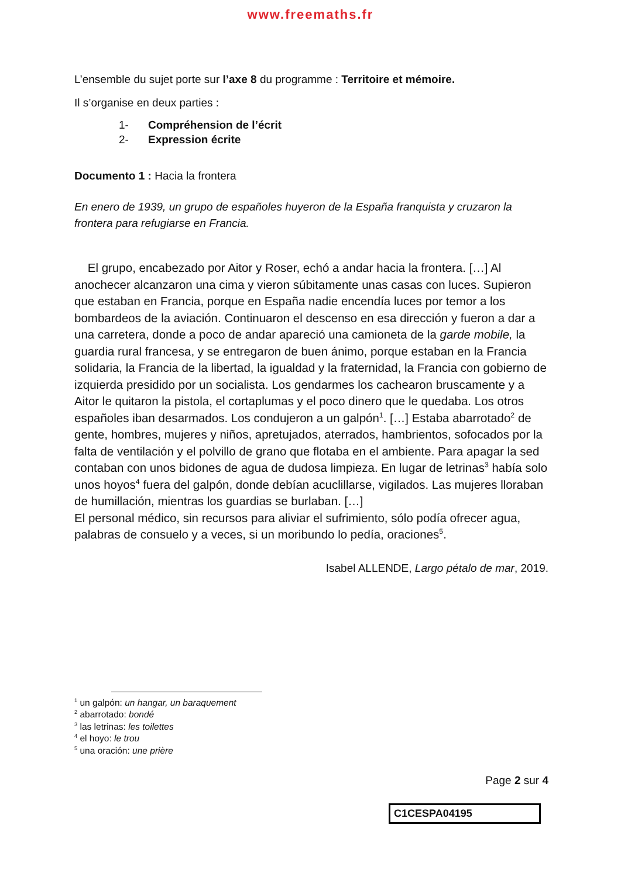www.freemaths.fr
L’ensemble du sujet porte sur l’axe 8 du programme : Territoire et mémoire.
Il s’organise en deux parties :
1- Compréhension de l’écrit
2- Expression écrite
Documento 1 : Hacia la frontera
En enero de 1939, un grupo de españoles huyeron de la España franquista y cruzaron la frontera para refugiarse en Francia.
El grupo, encabezado por Aitor y Roser, echó a andar hacia la frontera. […] Al anochecer alcanzaron una cima y vieron súbitamente unas casas con luces. Supieron que estaban en Francia, porque en España nadie encendía luces por temor a los bombardeos de la aviación. Continuaron el descenso en esa dirección y fueron a dar a una carretera, donde a poco de andar apareció una camioneta de la garde mobile, la guardia rural francesa, y se entregaron de buen ánimo, porque estaban en la Francia solidaria, la Francia de la libertad, la igualdad y la fraternidad, la Francia con gobierno de izquierda presidido por un socialista. Los gendarmes los cachearon bruscamente y a Aitor le quitaron la pistola, el cortaplumas y el poco dinero que le quedaba. Los otros españoles iban desarmados. Los condujeron a un galpón<sup>1</sup>. […] Estaba abarrotado<sup>2</sup> de gente, hombres, mujeres y niños, apretujados, aterrados, hambrientos, sofocados por la falta de ventilación y el polvillo de grano que flotaba en el ambiente. Para apagar la sed contaban con unos bidones de agua de dudosa limpieza. En lugar de letrinas<sup>3</sup> había solo unos hoyos<sup>4</sup> fuera del galpón, donde debían acuclillarse, vigilados. Las mujeres lloraban de humillación, mientras los guardias se burlaban. […]
El personal médico, sin recursos para aliviar el sufrimiento, sólo podía ofrecer agua, palabras de consuelo y a veces, si un moribundo lo pedía, oraciones<sup>5</sup>.
Isabel ALLENDE, Largo pétalo de mar, 2019.
<sup>1</sup> un galpón: un hangar, un baraquement
<sup>2</sup> abarrotado: bondé
<sup>3</sup> las letrinas: les toilettes
<sup>4</sup> el hoyo: le trou
<sup>5</sup> una oración: une prière
Page 2 sur 4
C1CESPA04195